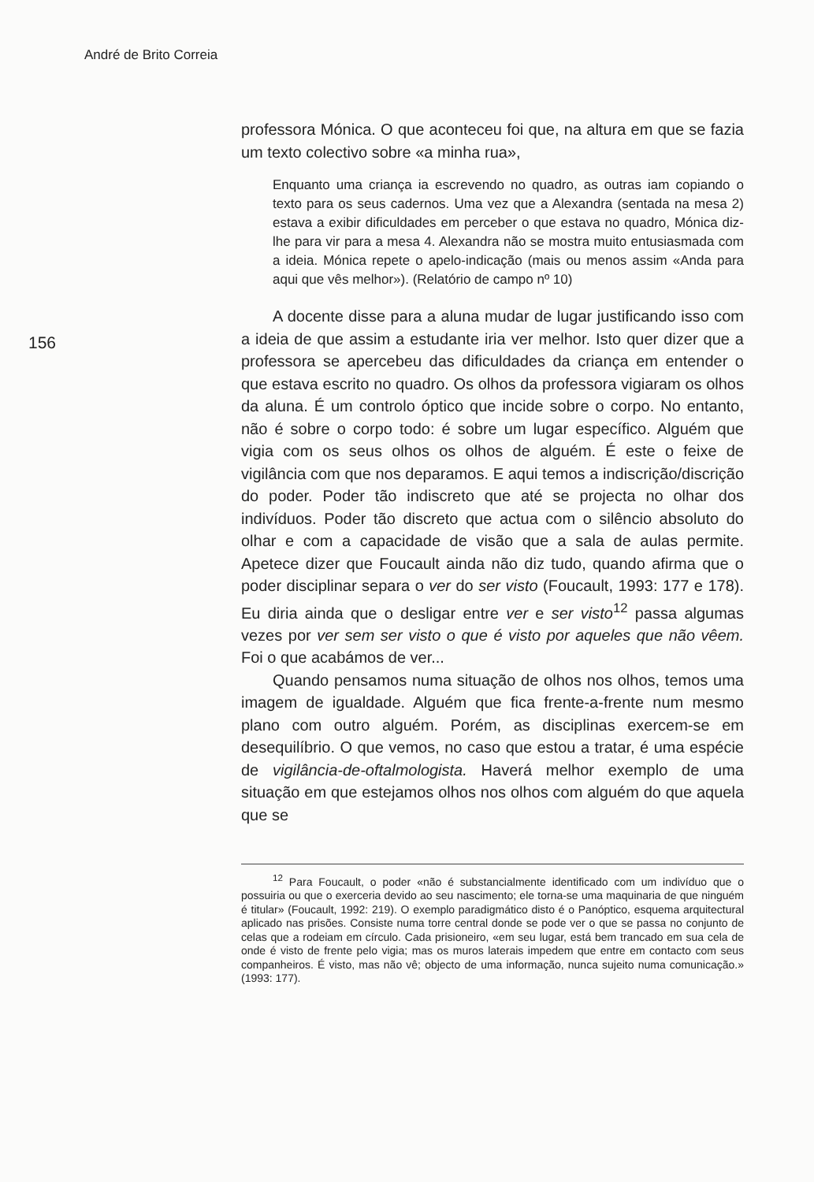André de Brito Correia
156
professora Mónica. O que aconteceu foi que, na altura em que se fazia um texto colectivo sobre «a minha rua»,
Enquanto uma criança ia escrevendo no quadro, as outras iam copiando o texto para os seus cadernos. Uma vez que a Alexandra (sentada na mesa 2) estava a exibir dificuldades em perceber o que estava no quadro, Mónica diz-lhe para vir para a mesa 4. Alexandra não se mostra muito entusiasmada com a ideia. Mónica repete o apelo-indicação (mais ou menos assim «Anda para aqui que vês melhor»). (Relatório de campo nº 10)
A docente disse para a aluna mudar de lugar justificando isso com a ideia de que assim a estudante iria ver melhor. Isto quer dizer que a professora se apercebeu das dificuldades da criança em entender o que estava escrito no quadro. Os olhos da professora vigiaram os olhos da aluna. É um controlo óptico que incide sobre o corpo. No entanto, não é sobre o corpo todo: é sobre um lugar específico. Alguém que vigia com os seus olhos os olhos de alguém. É este o feixe de vigilância com que nos deparamos. E aqui temos a indiscrição/discrição do poder. Poder tão indiscreto que até se projecta no olhar dos indivíduos. Poder tão discreto que actua com o silêncio absoluto do olhar e com a capacidade de visão que a sala de aulas permite. Apetece dizer que Foucault ainda não diz tudo, quando afirma que o poder disciplinar separa o ver do ser visto (Foucault, 1993: 177 e 178). Eu diria ainda que o desligar entre ver e ser visto<sup>12</sup> passa algumas vezes por ver sem ser visto o que é visto por aqueles que não vêem. Foi o que acabámos de ver...
Quando pensamos numa situação de olhos nos olhos, temos uma imagem de igualdade. Alguém que fica frente-a-frente num mesmo plano com outro alguém. Porém, as disciplinas exercem-se em desequilíbrio. O que vemos, no caso que estou a tratar, é uma espécie de vigilância-de-oftalmologista. Haverá melhor exemplo de uma situação em que estejamos olhos nos olhos com alguém do que aquela que se
<sup>12</sup> Para Foucault, o poder «não é substancialmente identificado com um indivíduo que o possuiria ou que o exerceria devido ao seu nascimento; ele torna-se uma maquinaria de que ninguém é titular» (Foucault, 1992: 219). O exemplo paradigmático disto é o Panóptico, esquema arquitectural aplicado nas prisões. Consiste numa torre central donde se pode ver o que se passa no conjunto de celas que a rodeiam em círculo. Cada prisioneiro, «em seu lugar, está bem trancado em sua cela de onde é visto de frente pelo vigia; mas os muros laterais impedem que entre em contacto com seus companheiros. É visto, mas não vê; objecto de uma informação, nunca sujeito numa comunicação.» (1993: 177).